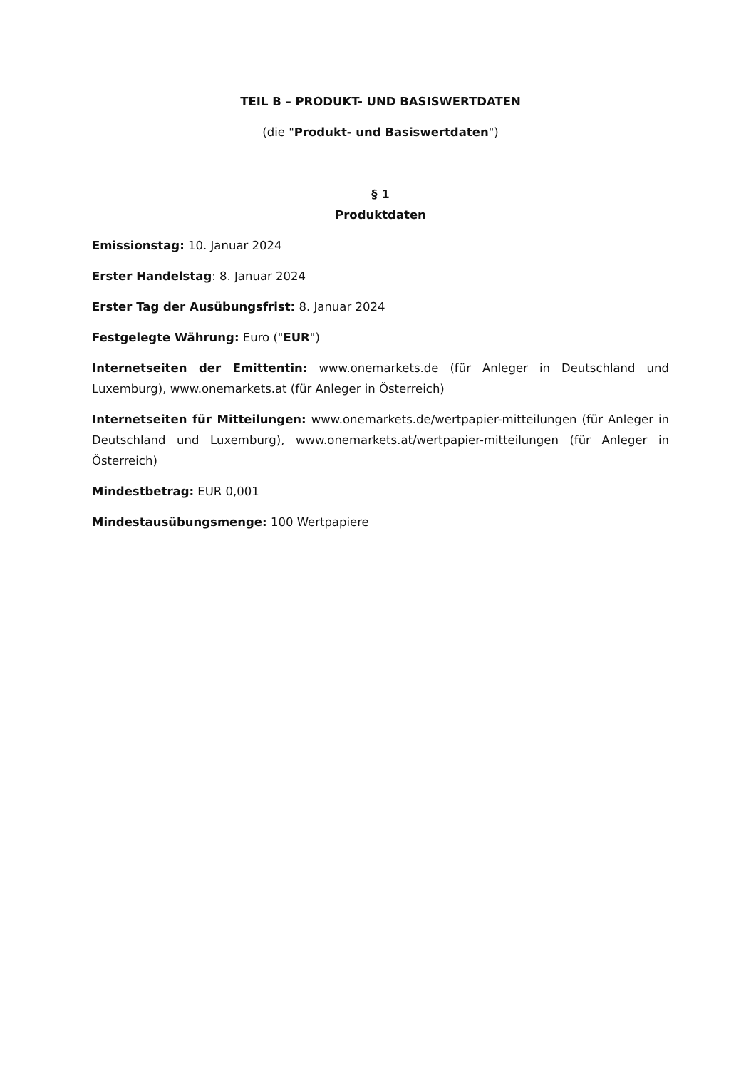TEIL B – PRODUKT- UND BASISWERTDATEN
(die "Produkt- und Basiswertdaten")
§ 1
Produktdaten
Emissionstag: 10. Januar 2024
Erster Handelstag: 8. Januar 2024
Erster Tag der Ausübungsfrist: 8. Januar 2024
Festgelegte Währung: Euro ("EUR")
Internetseiten der Emittentin: www.onemarkets.de (für Anleger in Deutschland und Luxemburg), www.onemarkets.at (für Anleger in Österreich)
Internetseiten für Mitteilungen: www.onemarkets.de/wertpapier-mitteilungen (für Anleger in Deutschland und Luxemburg), www.onemarkets.at/wertpapier-mitteilungen (für Anleger in Österreich)
Mindestbetrag: EUR 0,001
Mindestausübungsmenge: 100 Wertpapiere